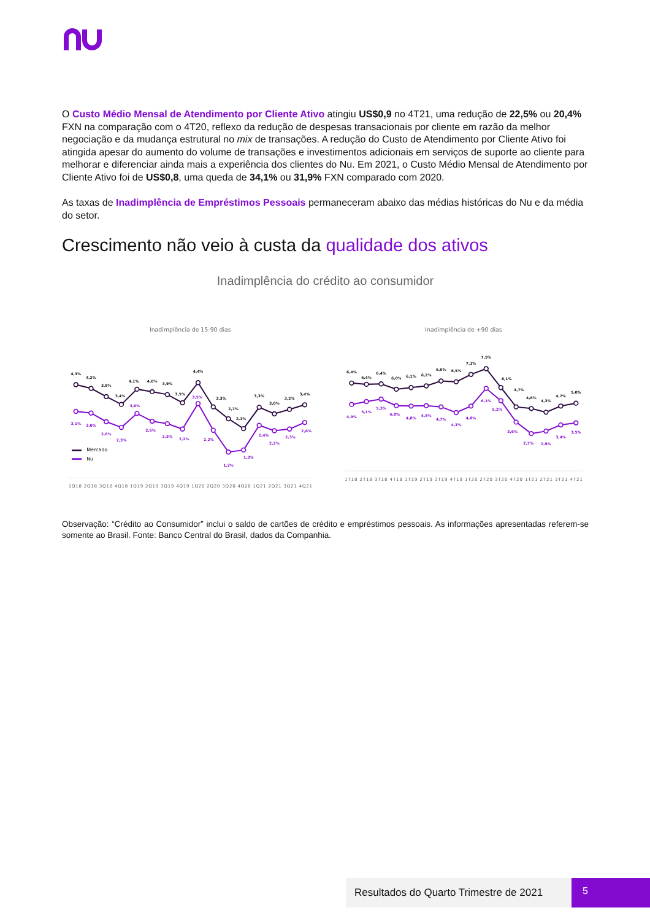O Custo Médio Mensal de Atendimento por Cliente Ativo atingiu US$0,9 no 4T21, uma redução de 22,5% ou 20,4% FXN na comparação com o 4T20, reflexo da redução de despesas transacionais por cliente em razão da melhor negociação e da mudança estrutural no mix de transações. A redução do Custo de Atendimento por Cliente Ativo foi atingida apesar do aumento do volume de transações e investimentos adicionais em serviços de suporte ao cliente para melhorar e diferenciar ainda mais a experiência dos clientes do Nu. Em 2021, o Custo Médio Mensal de Atendimento por Cliente Ativo foi de US$0,8, uma queda de 34,1% ou 31,9% FXN comparado com 2020.
As taxas de Inadimplência de Empréstimos Pessoais permaneceram abaixo das médias históricas do Nu e da média do setor.
Crescimento não veio à custa da qualidade dos ativos
Inadimplência do crédito ao consumidor
Inadimplência de 15-90 dias
4,3%
4,2%
3,8%
3,4%
4,1%
4,0%
3,9%
3,5%
4,4%
3,3%
2,7%
2,3%
3,3%
3,0%
3,2%
3,4%
3,1%
3,0%
2,6%
2,3%
3,0%
2,6%
2,5%
2,2%
3,5%
2,2%
1,2%
1,3%
2,4%
2,2%
2,3%
2,6%
Mercado
Nu
1Q18 2Q18 3Q18 4Q18 1Q19 2Q19 3Q19 4Q19 1Q20 2Q20 3Q20 4Q20 1Q21 2Q21 3Q21 4Q21
Inadimplência de +90 dias
6,4%
6,4%
6,4%
6,0%
6,1%
6,2%
6,6%
6,5%
7,1%
7,5%
6,1%
4,7%
4,6%
4,3%
4,7%
5,0%
4,9%
5,1%
5,3%
4,8%
4,8%
4,8%
4,7%
4,3%
4,8%
6,1%
5,2%
3,6%
2,7%
2,9%
3,4%
3,5%
1T18 2T18 3T18 4T18 1T19 2T19 3T19 4T19 1T20 2T20 3T20 4T20 1T21 2T21 3T21 4T21
Observação: “Crédito ao Consumidor” inclui o saldo de cartões de crédito e empréstimos pessoais. As informações apresentadas referem-se somente ao Brasil. Fonte: Banco Central do Brasil, dados da Companhia.
Resultados do Quarto Trimestre de 2021
5